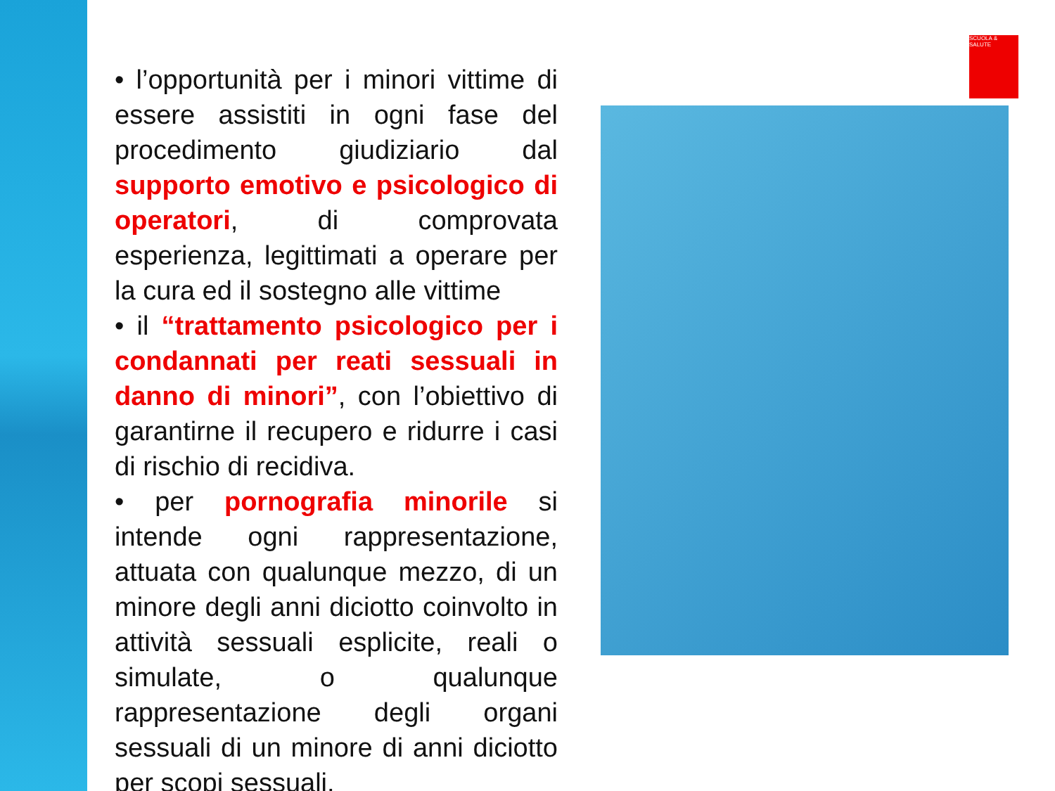SCUOLA & SALUTE
• l’opportunità per i minori vittime di essere assistiti in ogni fase del procedimento giudiziario dal supporto emotivo e psicologico di operatori, di comprovata esperienza, legittimati a operare per la cura ed il sostegno alle vittime
• il “trattamento psicologico per i condannati per reati sessuali in danno di minori”, con l’obiettivo di garantirne il recupero e ridurre i casi di rischio di recidiva.
• per pornografia minorile si intende ogni rappresentazione, attuata con qualunque mezzo, di un minore degli anni diciotto coinvolto in attività sessuali esplicite, reali o simulate, o qualunque rappresentazione degli organi sessuali di un minore di anni diciotto per scopi sessuali.